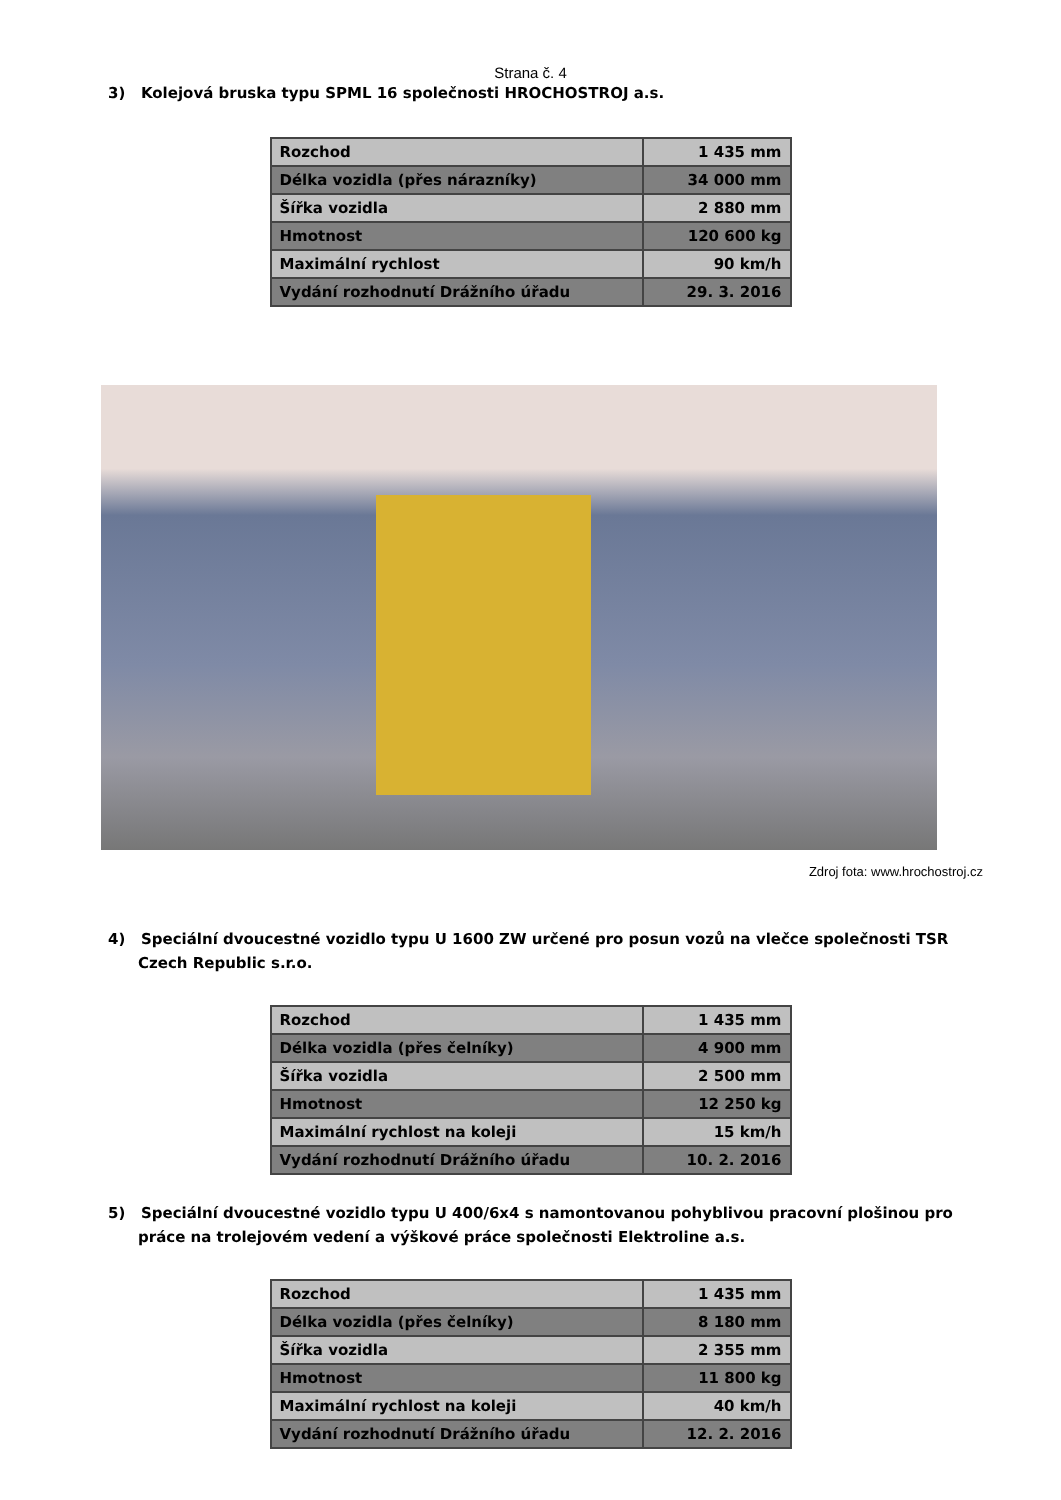Strana č. 4
3) Kolejová bruska typu SPML 16 společnosti HROCHOSTROJ a.s.
| Rozchod | 1 435 mm |
| Délka vozidla (přes nárazníky) | 34 000 mm |
| Šířka vozidla | 2 880 mm |
| Hmotnost | 120 600 kg |
| Maximální rychlost | 90 km/h |
| Vydání rozhodnutí Drážního úřadu | 29. 3. 2016 |
Zdroj fota: www.hrochostroj.cz
4) Speciální dvoucestné vozidlo typu U 1600 ZW určené pro posun vozů na vlečce společnosti TSR Czech Republic s.r.o.
| Rozchod | 1 435 mm |
| Délka vozidla (přes čelníky) | 4 900 mm |
| Šířka vozidla | 2 500 mm |
| Hmotnost | 12 250 kg |
| Maximální rychlost na koleji | 15 km/h |
| Vydání rozhodnutí Drážního úřadu | 10. 2. 2016 |
5) Speciální dvoucestné vozidlo typu U 400/6x4 s namontovanou pohyblivou pracovní plošinou pro práce na trolejovém vedení a výškové práce společnosti Elektroline a.s.
| Rozchod | 1 435 mm |
| Délka vozidla (přes čelníky) | 8 180 mm |
| Šířka vozidla | 2 355 mm |
| Hmotnost | 11 800 kg |
| Maximální rychlost na koleji | 40 km/h |
| Vydání rozhodnutí Drážního úřadu | 12. 2. 2016 |